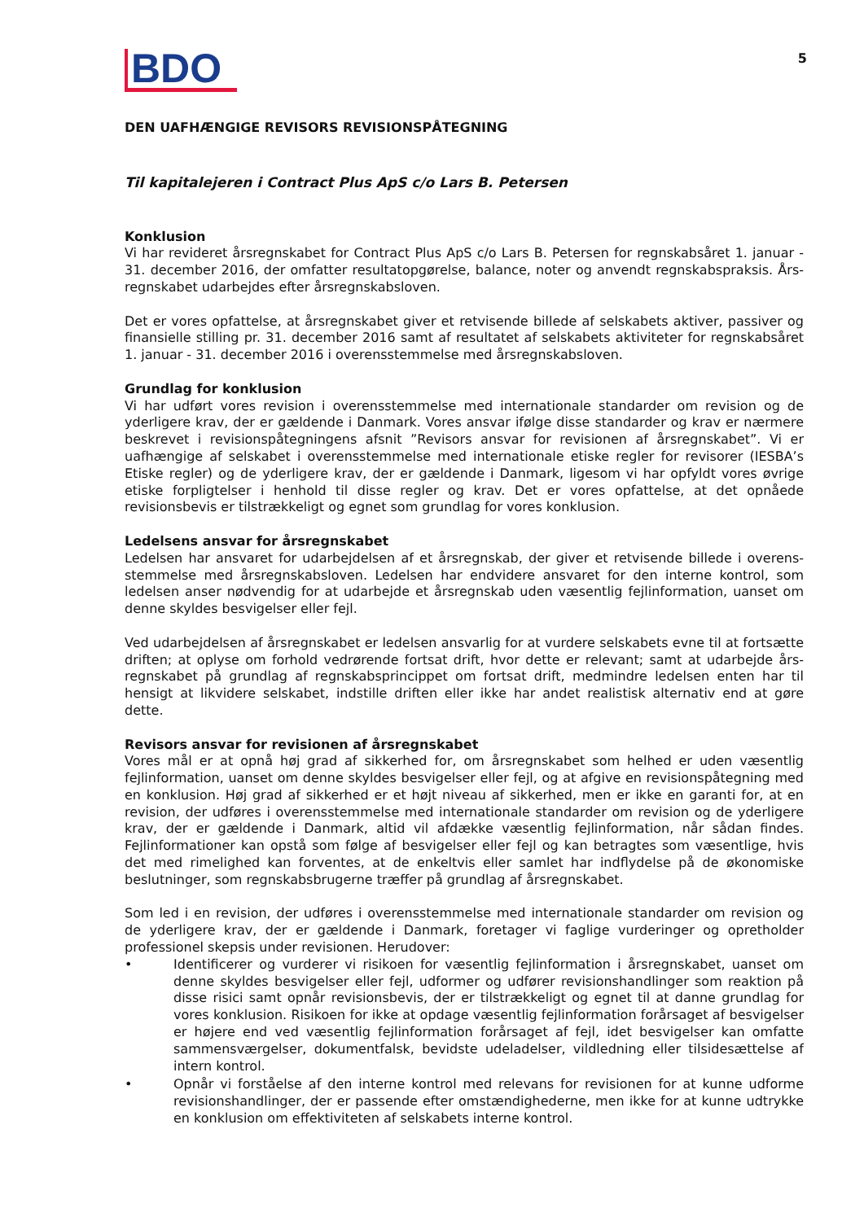5
BDO
DEN UAFHÆNGIGE REVISORS REVISIONSPÅTEGNING
Til kapitalejeren i Contract Plus ApS c/o Lars B. Petersen
Konklusion
Vi har revideret årsregnskabet for Contract Plus ApS c/o Lars B. Petersen for regnskabsåret 1. januar - 31. december 2016, der omfatter resultatopgørelse, balance, noter og anvendt regnskabspraksis. Års-regnskabet udarbejdes efter årsregnskabsloven.
Det er vores opfattelse, at årsregnskabet giver et retvisende billede af selskabets aktiver, passiver og finansielle stilling pr. 31. december 2016 samt af resultatet af selskabets aktiviteter for regnskabsåret 1. januar - 31. december 2016 i overensstemmelse med årsregnskabsloven.
Grundlag for konklusion
Vi har udført vores revision i overensstemmelse med internationale standarder om revision og de yderligere krav, der er gældende i Danmark. Vores ansvar ifølge disse standarder og krav er nærmere beskrevet i revisionspåtegningens afsnit ”Revisors ansvar for revisionen af årsregnskabet”. Vi er uafhængige af selskabet i overensstemmelse med internationale etiske regler for revisorer (IESBA’s Etiske regler) og de yderligere krav, der er gældende i Danmark, ligesom vi har opfyldt vores øvrige etiske forpligtelser i henhold til disse regler og krav. Det er vores opfattelse, at det opnåede revisionsbevis er tilstrækkeligt og egnet som grundlag for vores konklusion.
Ledelsens ansvar for årsregnskabet
Ledelsen har ansvaret for udarbejdelsen af et årsregnskab, der giver et retvisende billede i overens-stemmelse med årsregnskabsloven. Ledelsen har endvidere ansvaret for den interne kontrol, som ledelsen anser nødvendig for at udarbejde et årsregnskab uden væsentlig fejlinformation, uanset om denne skyldes besvigelser eller fejl.
Ved udarbejdelsen af årsregnskabet er ledelsen ansvarlig for at vurdere selskabets evne til at fortsætte driften; at oplyse om forhold vedrørende fortsat drift, hvor dette er relevant; samt at udarbejde års-regnskabet på grundlag af regnskabsprincippet om fortsat drift, medmindre ledelsen enten har til hensigt at likvidere selskabet, indstille driften eller ikke har andet realistisk alternativ end at gøre dette.
Revisors ansvar for revisionen af årsregnskabet
Vores mål er at opnå høj grad af sikkerhed for, om årsregnskabet som helhed er uden væsentlig fejlinformation, uanset om denne skyldes besvigelser eller fejl, og at afgive en revisionspåtegning med en konklusion. Høj grad af sikkerhed er et højt niveau af sikkerhed, men er ikke en garanti for, at en revision, der udføres i overensstemmelse med internationale standarder om revision og de yderligere krav, der er gældende i Danmark, altid vil afdække væsentlig fejlinformation, når sådan findes. Fejlinformationer kan opstå som følge af besvigelser eller fejl og kan betragtes som væsentlige, hvis det med rimelighed kan forventes, at de enkeltvis eller samlet har indflydelse på de økonomiske beslutninger, som regnskabsbrugerne træffer på grundlag af årsregnskabet.
Som led i en revision, der udføres i overensstemmelse med internationale standarder om revision og de yderligere krav, der er gældende i Danmark, foretager vi faglige vurderinger og opretholder professionel skepsis under revisionen. Herudover:
• Identificerer og vurderer vi risikoen for væsentlig fejlinformation i årsregnskabet, uanset om denne skyldes besvigelser eller fejl, udformer og udfører revisionshandlinger som reaktion på disse risici samt opnår revisionsbevis, der er tilstrækkeligt og egnet til at danne grundlag for vores konklusion. Risikoen for ikke at opdage væsentlig fejlinformation forårsaget af besvigelser er højere end ved væsentlig fejlinformation forårsaget af fejl, idet besvigelser kan omfatte sammensværgelser, dokumentfalsk, bevidste udeladelser, vildledning eller tilsidesættelse af intern kontrol.
• Opnår vi forståelse af den interne kontrol med relevans for revisionen for at kunne udforme revisionshandlinger, der er passende efter omstændighederne, men ikke for at kunne udtrykke en konklusion om effektiviteten af selskabets interne kontrol.